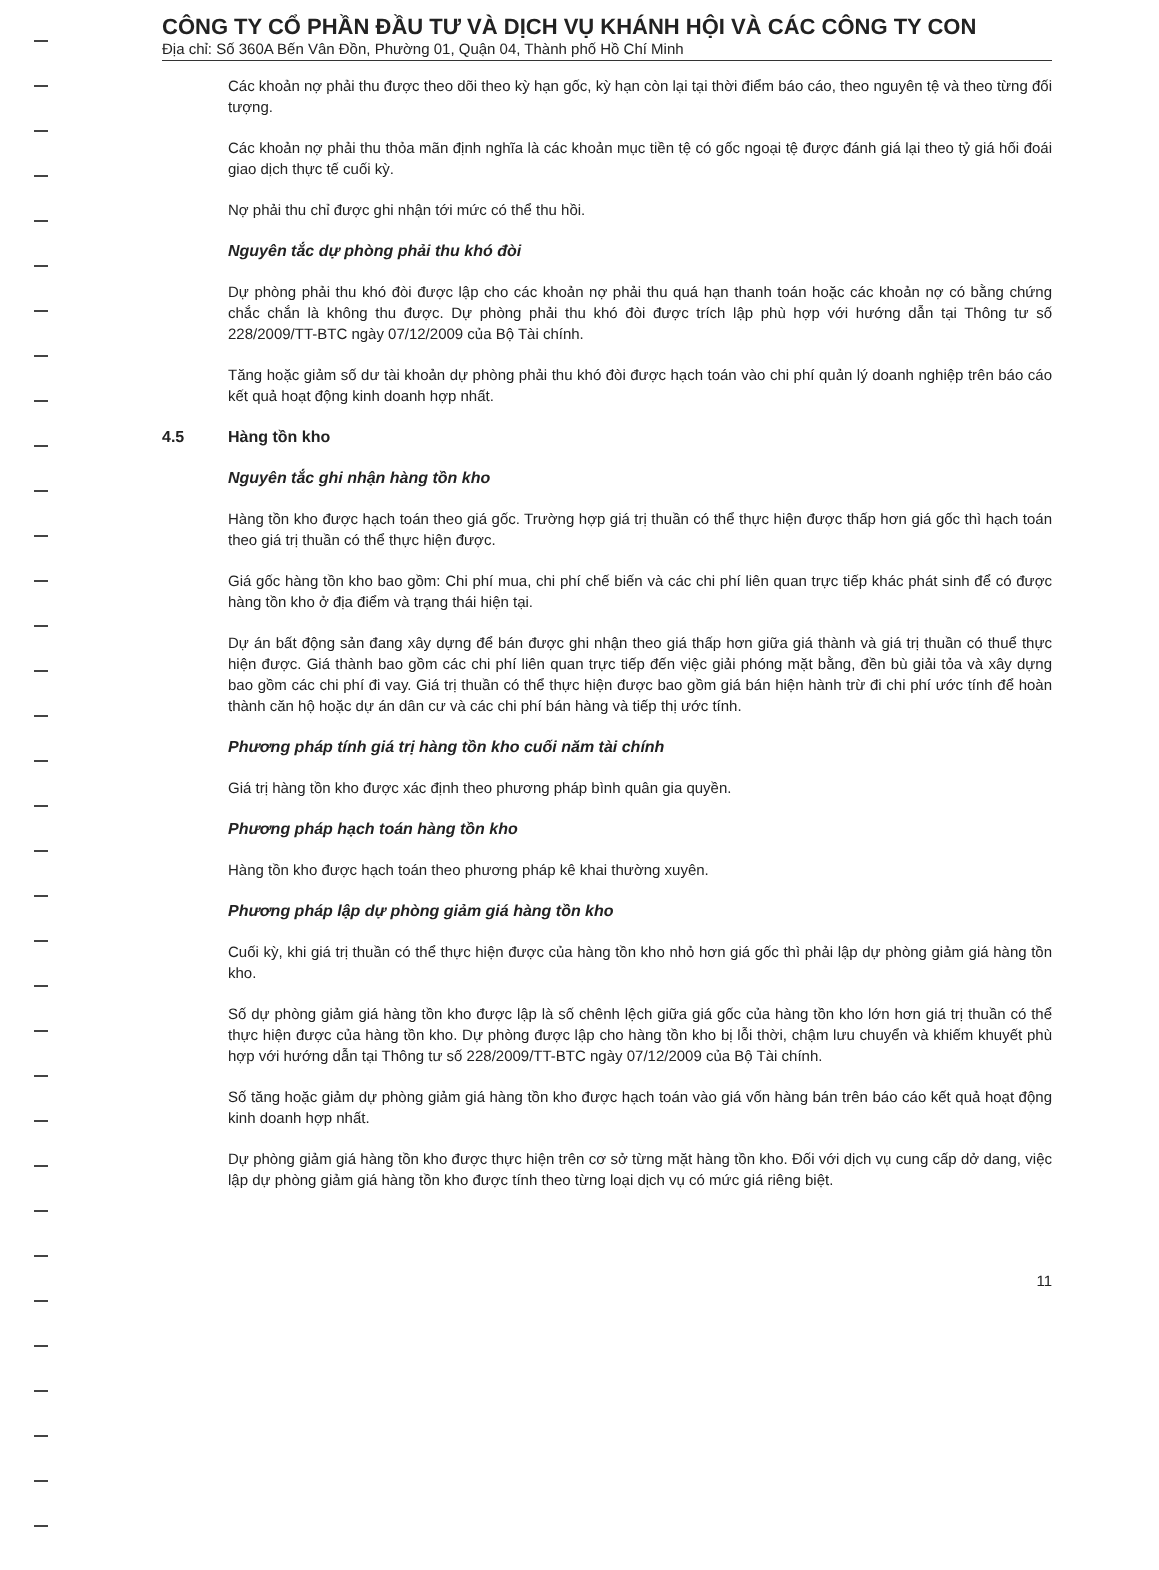CÔNG TY CỔ PHẦN ĐẦU TƯ VÀ DỊCH VỤ KHÁNH HỘI VÀ CÁC CÔNG TY CON
Địa chỉ: Số 360A Bến Vân Đồn, Phường 01, Quận 04, Thành phố Hồ Chí Minh
Các khoản nợ phải thu được theo dõi theo kỳ hạn gốc, kỳ hạn còn lại tại thời điểm báo cáo, theo nguyên tệ và theo từng đối tượng.
Các khoản nợ phải thu thỏa mãn định nghĩa là các khoản mục tiền tệ có gốc ngoại tệ được đánh giá lại theo tỷ giá hối đoái giao dịch thực tế cuối kỳ.
Nợ phải thu chỉ được ghi nhận tới mức có thể thu hồi.
Nguyên tắc dự phòng phải thu khó đòi
Dự phòng phải thu khó đòi được lập cho các khoản nợ phải thu quá hạn thanh toán hoặc các khoản nợ có bằng chứng chắc chắn là không thu được. Dự phòng phải thu khó đòi được trích lập phù hợp với hướng dẫn tại Thông tư số 228/2009/TT-BTC ngày 07/12/2009 của Bộ Tài chính.
Tăng hoặc giảm số dư tài khoản dự phòng phải thu khó đòi được hạch toán vào chi phí quản lý doanh nghiệp trên báo cáo kết quả hoạt động kinh doanh hợp nhất.
4.5 Hàng tồn kho
Nguyên tắc ghi nhận hàng tồn kho
Hàng tồn kho được hạch toán theo giá gốc. Trường hợp giá trị thuần có thể thực hiện được thấp hơn giá gốc thì hạch toán theo giá trị thuần có thể thực hiện được.
Giá gốc hàng tồn kho bao gồm: Chi phí mua, chi phí chế biến và các chi phí liên quan trực tiếp khác phát sinh để có được hàng tồn kho ở địa điểm và trạng thái hiện tại.
Dự án bất động sản đang xây dựng để bán được ghi nhận theo giá thấp hơn giữa giá thành và giá trị thuần có thuể thực hiện được. Giá thành bao gồm các chi phí liên quan trực tiếp đến việc giải phóng mặt bằng, đền bù giải tỏa và xây dựng bao gồm các chi phí đi vay. Giá trị thuần có thể thực hiện được bao gồm giá bán hiện hành trừ đi chi phí ước tính để hoàn thành căn hộ hoặc dự án dân cư và các chi phí bán hàng và tiếp thị ước tính.
Phương pháp tính giá trị hàng tồn kho cuối năm tài chính
Giá trị hàng tồn kho được xác định theo phương pháp bình quân gia quyền.
Phương pháp hạch toán hàng tồn kho
Hàng tồn kho được hạch toán theo phương pháp kê khai thường xuyên.
Phương pháp lập dự phòng giảm giá hàng tồn kho
Cuối kỳ, khi giá trị thuần có thể thực hiện được của hàng tồn kho nhỏ hơn giá gốc thì phải lập dự phòng giảm giá hàng tồn kho.
Số dự phòng giảm giá hàng tồn kho được lập là số chênh lệch giữa giá gốc của hàng tồn kho lớn hơn giá trị thuần có thể thực hiện được của hàng tồn kho. Dự phòng được lập cho hàng tồn kho bị lỗi thời, chậm lưu chuyển và khiếm khuyết phù hợp với hướng dẫn tại Thông tư số 228/2009/TT-BTC ngày 07/12/2009 của Bộ Tài chính.
Số tăng hoặc giảm dự phòng giảm giá hàng tồn kho được hạch toán vào giá vốn hàng bán trên báo cáo kết quả hoạt động kinh doanh hợp nhất.
Dự phòng giảm giá hàng tồn kho được thực hiện trên cơ sở từng mặt hàng tồn kho. Đối với dịch vụ cung cấp dở dang, việc lập dự phòng giảm giá hàng tồn kho được tính theo từng loại dịch vụ có mức giá riêng biệt.
11